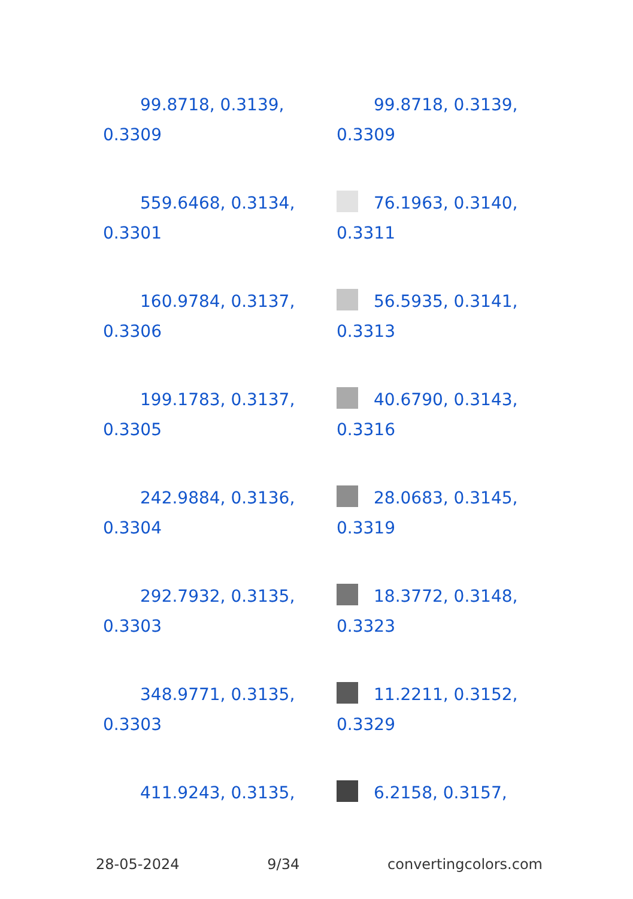99.8718, 0.3139,
0.3309
99.8718, 0.3139,
0.3309
559.6468, 0.3134,
0.3301
76.1963, 0.3140,
0.3311
160.9784, 0.3137,
0.3306
56.5935, 0.3141,
0.3313
199.1783, 0.3137,
0.3305
40.6790, 0.3143,
0.3316
242.9884, 0.3136,
0.3304
28.0683, 0.3145,
0.3319
292.7932, 0.3135,
0.3303
18.3772, 0.3148,
0.3323
348.9771, 0.3135,
0.3303
11.2211, 0.3152,
0.3329
411.9243, 0.3135,
6.2158, 0.3157,
28-05-2024 9/34 convertingcolors.com